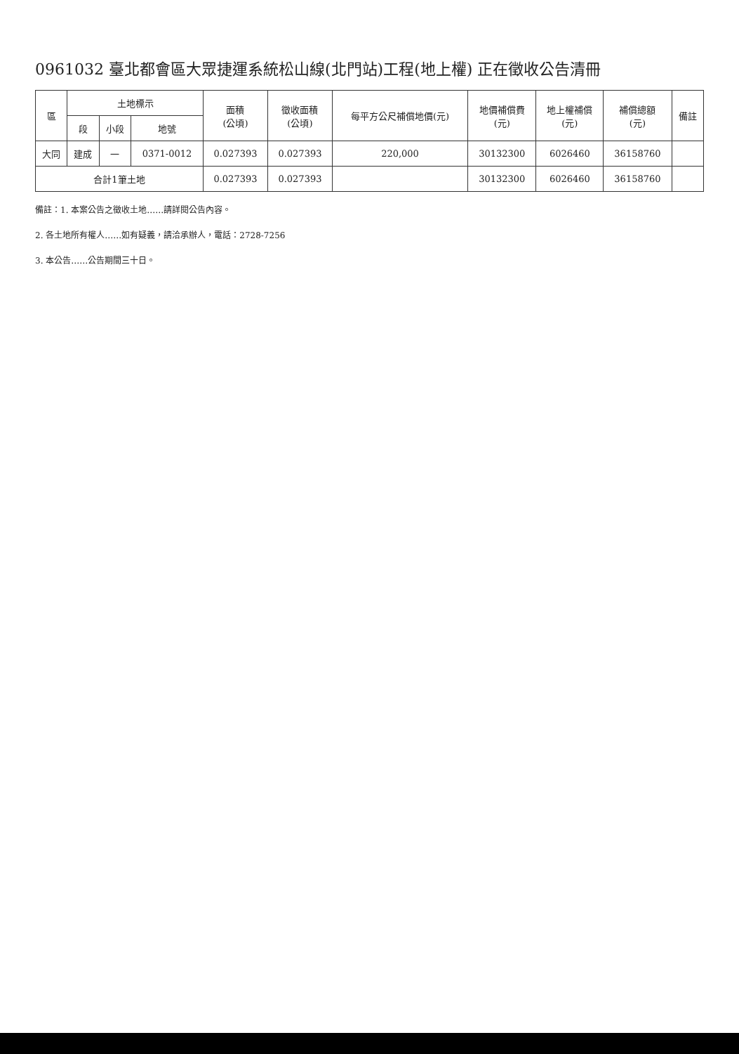0961032 臺北都會區大眾捷運系統松山線(北門站)工程(地上權) 正在徵收公告清冊
| 區 | 土地標示 | | | 面積 (公頃) | 徵收面積 (公頃) | 每平方公尺補償地價(元) | 地價補償費 (元) | 地上權補償 (元) | 補償總額 (元) | 備註 |
| --- | --- | --- | --- | --- | --- | --- | --- | --- | --- | --- |
| | 段 | 小段 | 地號 | | | | | | | |
| 大同 | 建成 | 一 | 0371-0012 | 0.027393 | 0.027393 | 220,000 | 30132300 | 6026460 | 36158760 | |
| 合計1筆土地 | | | | 0.027393 | 0.027393 | | 30132300 | 6026460 | 36158760 | |
備註：1. 本案公告之徵收土地……請詳閱公告內容。
2. 各土地所有權人……如有疑義，請洽承辦人，電話：2728-7256
3. 本公告……公告期間三十日。